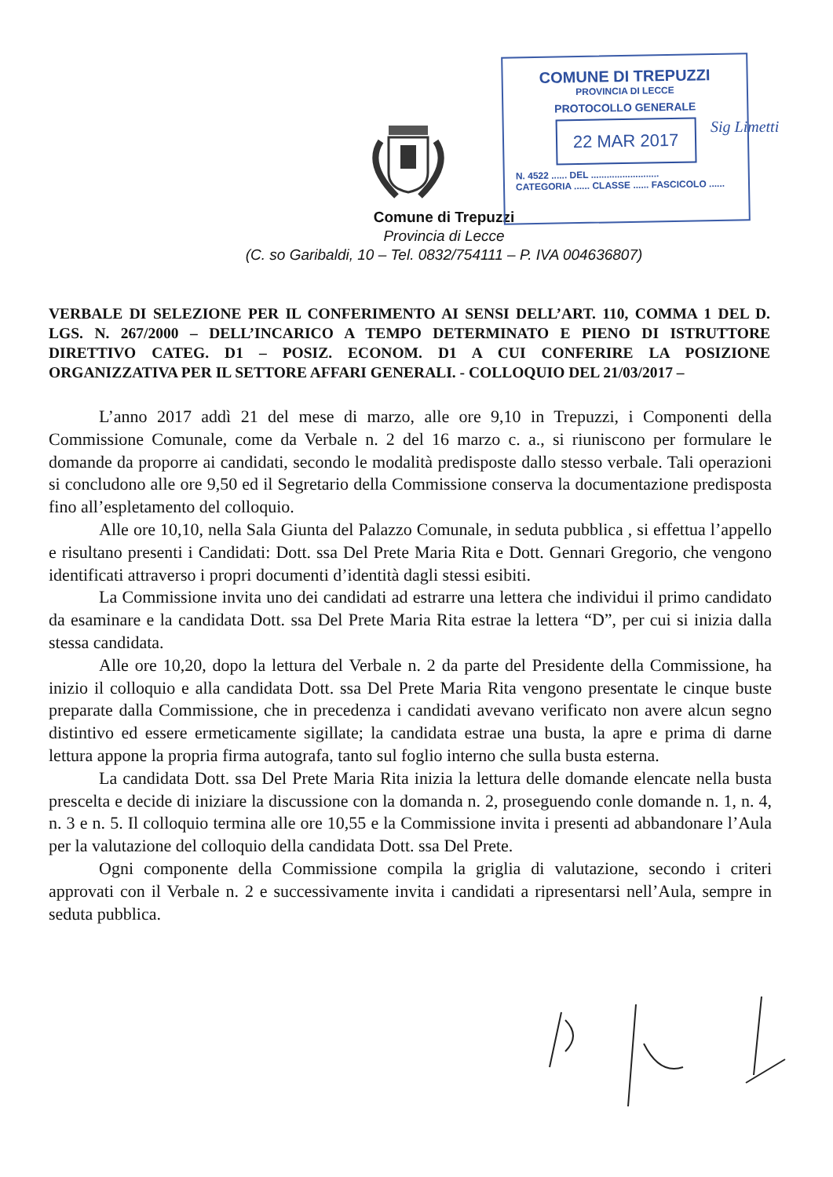COMUNE DI TREPUZZI
PROVINCIA DI LECCE
PROTOCOLLO GENERALE
22 MAR 2017
N. 4522 ...... DEL ..........................
CATEGORIA ...... CLASSE ...... FASCICOLO ......
Sig Limetti
Comune di Trepuzzi
Provincia di Lecce
(C. so Garibaldi, 10 – Tel. 0832/754111 – P. IVA 004636807)
VERBALE DI SELEZIONE PER IL CONFERIMENTO AI SENSI DELL’ART. 110, COMMA 1 DEL D. LGS. N. 267/2000 – DELL’INCARICO A TEMPO DETERMINATO E PIENO DI ISTRUTTORE DIRETTIVO CATEG. D1 – POSIZ. ECONOM. D1 A CUI CONFERIRE LA POSIZIONE ORGANIZZATIVA PER IL SETTORE AFFARI GENERALI. - COLLOQUIO DEL 21/03/2017 –
L’anno 2017 addì 21 del mese di marzo, alle ore 9,10 in Trepuzzi, i Componenti della Commissione Comunale, come da Verbale n. 2 del 16 marzo c. a., si riuniscono per formulare le domande da proporre ai candidati, secondo le modalità predisposte dallo stesso verbale. Tali operazioni si concludono alle ore 9,50 ed il Segretario della Commissione conserva la documentazione predisposta fino all’espletamento del colloquio.
Alle ore 10,10, nella Sala Giunta del Palazzo Comunale, in seduta pubblica , si effettua l’appello e risultano presenti i Candidati: Dott. ssa Del Prete Maria Rita e Dott. Gennari Gregorio, che vengono identificati attraverso i propri documenti d’identità dagli stessi esibiti.
La Commissione invita uno dei candidati ad estrarre una lettera che individui il primo candidato da esaminare e la candidata Dott. ssa Del Prete Maria Rita estrae la lettera “D”, per cui si inizia dalla stessa candidata.
Alle ore 10,20, dopo la lettura del Verbale n. 2 da parte del Presidente della Commissione, ha inizio il colloquio e alla candidata Dott. ssa Del Prete Maria Rita vengono presentate le cinque buste preparate dalla Commissione, che in precedenza i candidati avevano verificato non avere alcun segno distintivo ed essere ermeticamente sigillate; la candidata estrae una busta, la apre e prima di darne lettura appone la propria firma autografa, tanto sul foglio interno che sulla busta esterna.
La candidata Dott. ssa Del Prete Maria Rita inizia la lettura delle domande elencate nella busta prescelta e decide di iniziare la discussione con la domanda n. 2, proseguendo conle domande n. 1, n. 4, n. 3 e n. 5. Il colloquio termina alle ore 10,55 e la Commissione invita i presenti ad abbandonare l’Aula per la valutazione del colloquio della candidata Dott. ssa Del Prete.
Ogni componente della Commissione compila la griglia di valutazione, secondo i criteri approvati con il Verbale n. 2 e successivamente invita i candidati a ripresentarsi nell’Aula, sempre in seduta pubblica.